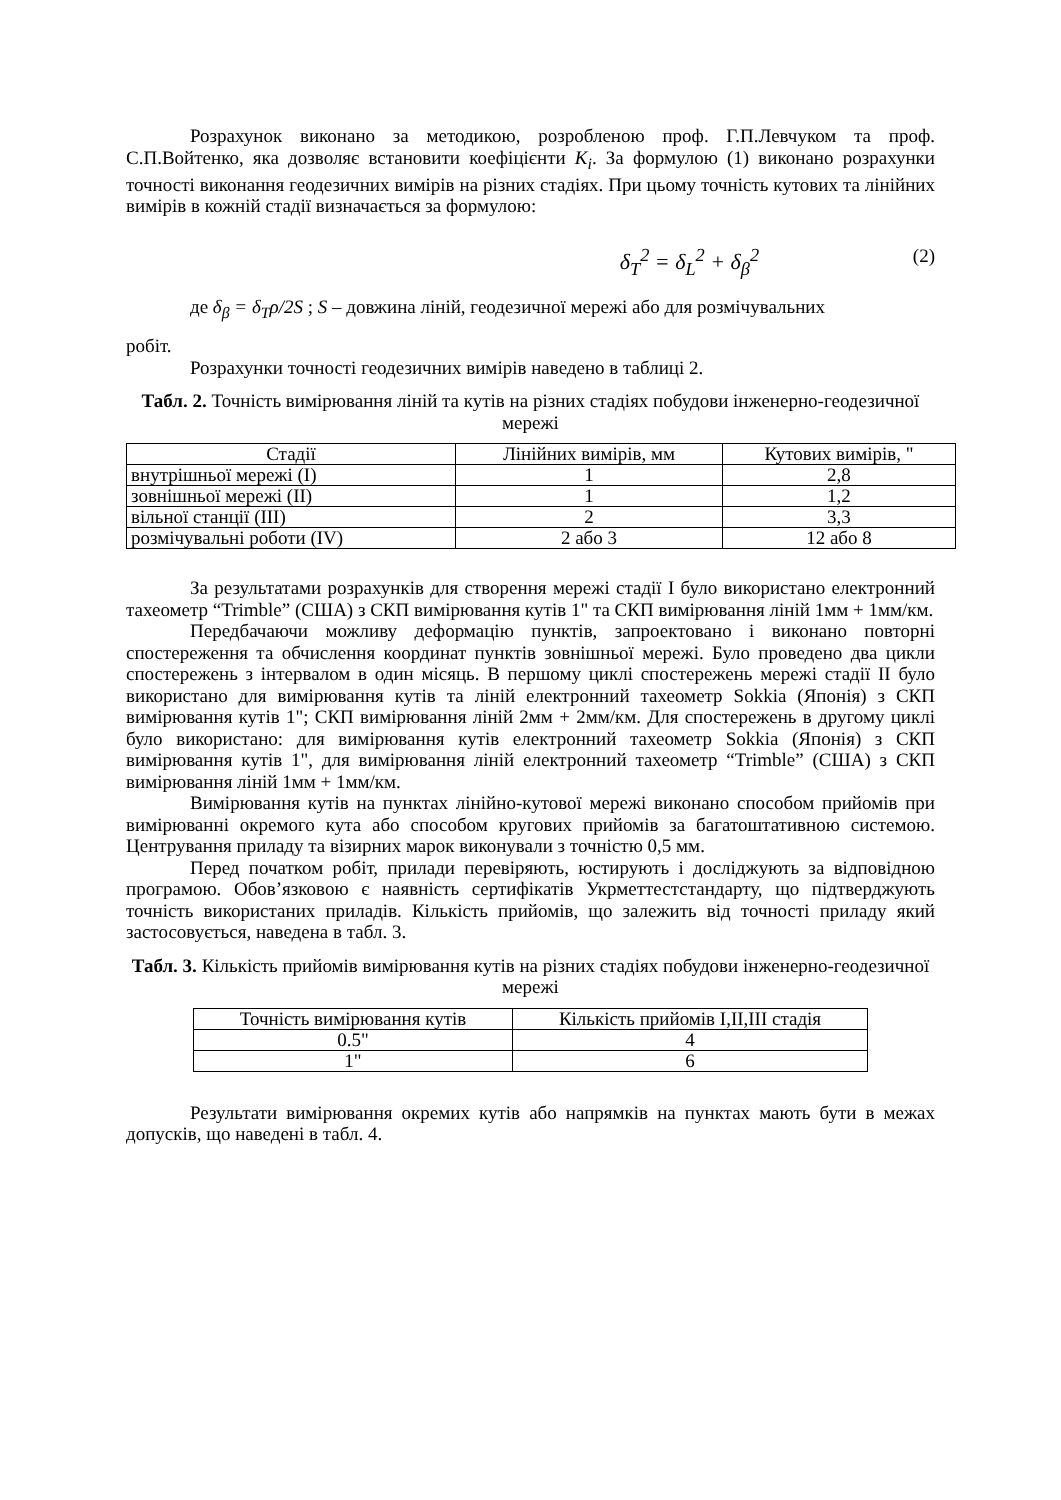Розрахунок виконано за методикою, розробленою проф. Г.П.Левчуком та проф. С.П.Войтенко, яка дозволяє встановити коефіцієнти K<sub>i</sub>. За формулою (1) виконано розрахунки точності виконання геодезичних вимірів на різних стадіях. При цьому точність кутових та лінійних вимірів в кожній стадії визначається за формулою:
δ<sub>T</sub><sup>2</sup> = δ<sub>L</sub><sup>2</sup> + δ<sub>β</sub><sup>2</sup> (2)
де δ<sub>β</sub> = δ<sub>T</sub>ρ/2S ; S – довжина ліній, геодезичної мережі або для розмічувальних
робіт.
Розрахунки точності геодезичних вимірів наведено в таблиці 2.
Табл. 2. Точність вимірювання ліній та кутів на різних стадіях побудови інженерно-геодезичної мережі
| Стадії | Лінійних вимірів, мм | Кутових вимірів, " |
| внутрішньої мережі (І) | 1 | 2,8 |
| зовнішньої мережі (ІІ) | 1 | 1,2 |
| вільної станції (ІІІ) | 2 | 3,3 |
| розмічувальні роботи (IV) | 2 або 3 | 12 або 8 |
За результатами розрахунків для створення мережі стадії І було використано електронний тахеометр “Trimble” (США) з СКП вимірювання кутів 1" та СКП вимірювання ліній 1мм + 1мм/км.
Передбачаючи можливу деформацію пунктів, запроектовано і виконано повторні спостереження та обчислення координат пунктів зовнішньої мережі. Було проведено два цикли спостережень з інтервалом в один місяць. В першому циклі спостережень мережі стадії ІІ було використано для вимірювання кутів та ліній електронний тахеометр Sokkia (Японія) з СКП вимірювання кутів 1"; СКП вимірювання ліній 2мм + 2мм/км. Для спостережень в другому циклі було використано: для вимірювання кутів електронний тахеометр Sokkia (Японія) з СКП вимірювання кутів 1", для вимірювання ліній електронний тахеометр “Trimble” (США) з СКП вимірювання ліній 1мм + 1мм/км.
Вимірювання кутів на пунктах лінійно-кутової мережі виконано способом прийомів при вимірюванні окремого кута або способом кругових прийомів за багатоштативною системою. Центрування приладу та візирних марок виконували з точністю 0,5 мм.
Перед початком робіт, прилади перевіряють, юстирують і досліджують за відповідною програмою. Обов’язковою є наявність сертифікатів Укрметтестстандарту, що підтверджують точність використаних приладів. Кількість прийомів, що залежить від точності приладу який застосовується, наведена в табл. 3.
Табл. 3. Кількість прийомів вимірювання кутів на різних стадіях побудови інженерно-геодезичної мережі
| Точність вимірювання кутів | Кількість прийомів I,II,III стадія |
| 0.5" | 4 |
| 1" | 6 |
Результати вимірювання окремих кутів або напрямків на пунктах мають бути в межах допусків, що наведені в табл. 4.